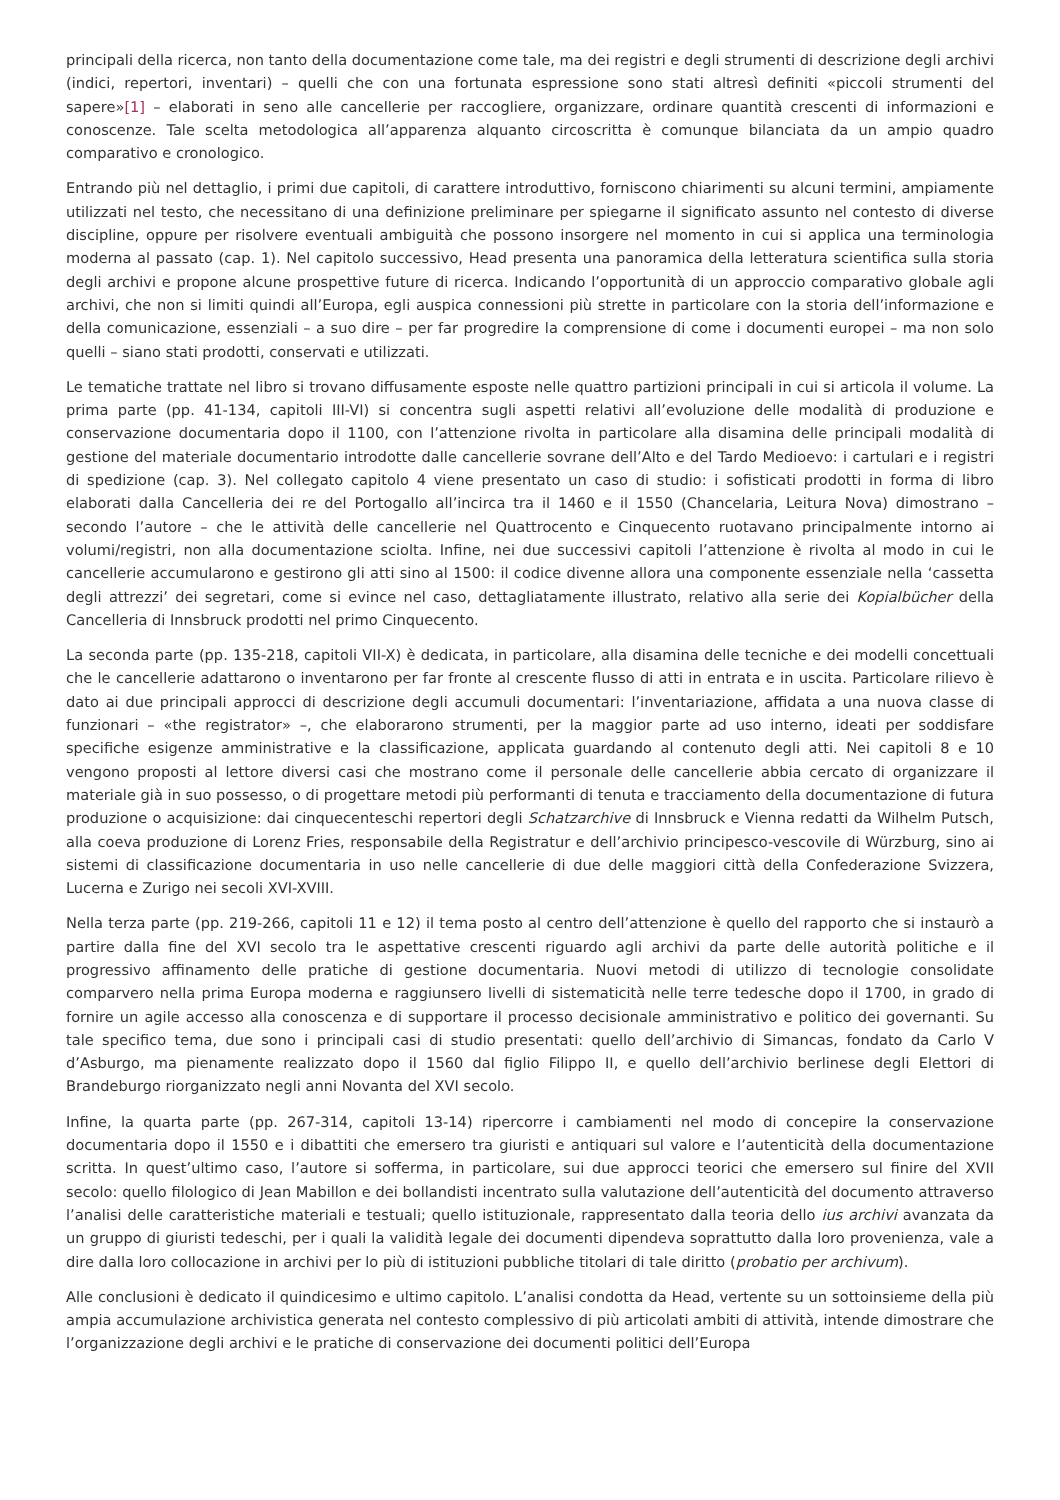principali della ricerca, non tanto della documentazione come tale, ma dei registri e degli strumenti di descrizione degli archivi (indici, repertori, inventari) – quelli che con una fortunata espressione sono stati altresì definiti «piccoli strumenti del sapere»[1] – elaborati in seno alle cancellerie per raccogliere, organizzare, ordinare quantità crescenti di informazioni e conoscenze. Tale scelta metodologica all’apparenza alquanto circoscritta è comunque bilanciata da un ampio quadro comparativo e cronologico.
Entrando più nel dettaglio, i primi due capitoli, di carattere introduttivo, forniscono chiarimenti su alcuni termini, ampiamente utilizzati nel testo, che necessitano di una definizione preliminare per spiegarne il significato assunto nel contesto di diverse discipline, oppure per risolvere eventuali ambiguità che possono insorgere nel momento in cui si applica una terminologia moderna al passato (cap. 1). Nel capitolo successivo, Head presenta una panoramica della letteratura scientifica sulla storia degli archivi e propone alcune prospettive future di ricerca. Indicando l’opportunità di un approccio comparativo globale agli archivi, che non si limiti quindi all’Europa, egli auspica connessioni più strette in particolare con la storia dell’informazione e della comunicazione, essenziali – a suo dire – per far progredire la comprensione di come i documenti europei – ma non solo quelli – siano stati prodotti, conservati e utilizzati.
Le tematiche trattate nel libro si trovano diffusamente esposte nelle quattro partizioni principali in cui si articola il volume. La prima parte (pp. 41-134, capitoli III-VI) si concentra sugli aspetti relativi all’evoluzione delle modalità di produzione e conservazione documentaria dopo il 1100, con l’attenzione rivolta in particolare alla disamina delle principali modalità di gestione del materiale documentario introdotte dalle cancellerie sovrane dell’Alto e del Tardo Medioevo: i cartulari e i registri di spedizione (cap. 3). Nel collegato capitolo 4 viene presentato un caso di studio: i sofisticati prodotti in forma di libro elaborati dalla Cancelleria dei re del Portogallo all’incirca tra il 1460 e il 1550 (Chancelaria, Leitura Nova) dimostrano – secondo l’autore – che le attività delle cancellerie nel Quattrocento e Cinquecento ruotavano principalmente intorno ai volumi/registri, non alla documentazione sciolta. Infine, nei due successivi capitoli l’attenzione è rivolta al modo in cui le cancellerie accumularono e gestirono gli atti sino al 1500: il codice divenne allora una componente essenziale nella ‘cassetta degli attrezzi’ dei segretari, come si evince nel caso, dettagliatamente illustrato, relativo alla serie dei Kopialbücher della Cancelleria di Innsbruck prodotti nel primo Cinquecento.
La seconda parte (pp. 135-218, capitoli VII-X) è dedicata, in particolare, alla disamina delle tecniche e dei modelli concettuali che le cancellerie adattarono o inventarono per far fronte al crescente flusso di atti in entrata e in uscita. Particolare rilievo è dato ai due principali approcci di descrizione degli accumuli documentari: l’inventariazione, affidata a una nuova classe di funzionari – «the registrator» –, che elaborarono strumenti, per la maggior parte ad uso interno, ideati per soddisfare specifiche esigenze amministrative e la classificazione, applicata guardando al contenuto degli atti. Nei capitoli 8 e 10 vengono proposti al lettore diversi casi che mostrano come il personale delle cancellerie abbia cercato di organizzare il materiale già in suo possesso, o di progettare metodi più performanti di tenuta e tracciamento della documentazione di futura produzione o acquisizione: dai cinquecenteschi repertori degli Schatzarchive di Innsbruck e Vienna redatti da Wilhelm Putsch, alla coeva produzione di Lorenz Fries, responsabile della Registratur e dell’archivio principesco-vescovile di Würzburg, sino ai sistemi di classificazione documentaria in uso nelle cancellerie di due delle maggiori città della Confederazione Svizzera, Lucerna e Zurigo nei secoli XVI-XVIII.
Nella terza parte (pp. 219-266, capitoli 11 e 12) il tema posto al centro dell’attenzione è quello del rapporto che si instaurò a partire dalla fine del XVI secolo tra le aspettative crescenti riguardo agli archivi da parte delle autorità politiche e il progressivo affinamento delle pratiche di gestione documentaria. Nuovi metodi di utilizzo di tecnologie consolidate comparvero nella prima Europa moderna e raggiunsero livelli di sistematicità nelle terre tedesche dopo il 1700, in grado di fornire un agile accesso alla conoscenza e di supportare il processo decisionale amministrativo e politico dei governanti. Su tale specifico tema, due sono i principali casi di studio presentati: quello dell’archivio di Simancas, fondato da Carlo V d’Asburgo, ma pienamente realizzato dopo il 1560 dal figlio Filippo II, e quello dell’archivio berlinese degli Elettori di Brandeburgo riorganizzato negli anni Novanta del XVI secolo.
Infine, la quarta parte (pp. 267-314, capitoli 13-14) ripercorre i cambiamenti nel modo di concepire la conservazione documentaria dopo il 1550 e i dibattiti che emersero tra giuristi e antiquari sul valore e l’autenticità della documentazione scritta. In quest’ultimo caso, l’autore si sofferma, in particolare, sui due approcci teorici che emersero sul finire del XVII secolo: quello filologico di Jean Mabillon e dei bollandisti incentrato sulla valutazione dell’autenticità del documento attraverso l’analisi delle caratteristiche materiali e testuali; quello istituzionale, rappresentato dalla teoria dello ius archivi avanzata da un gruppo di giuristi tedeschi, per i quali la validità legale dei documenti dipendeva soprattutto dalla loro provenienza, vale a dire dalla loro collocazione in archivi per lo più di istituzioni pubbliche titolari di tale diritto (probatio per archivum).
Alle conclusioni è dedicato il quindicesimo e ultimo capitolo. L’analisi condotta da Head, vertente su un sottoinsieme della più ampia accumulazione archivistica generata nel contesto complessivo di più articolati ambiti di attività, intende dimostrare che l’organizzazione degli archivi e le pratiche di conservazione dei documenti politici dell’Europa